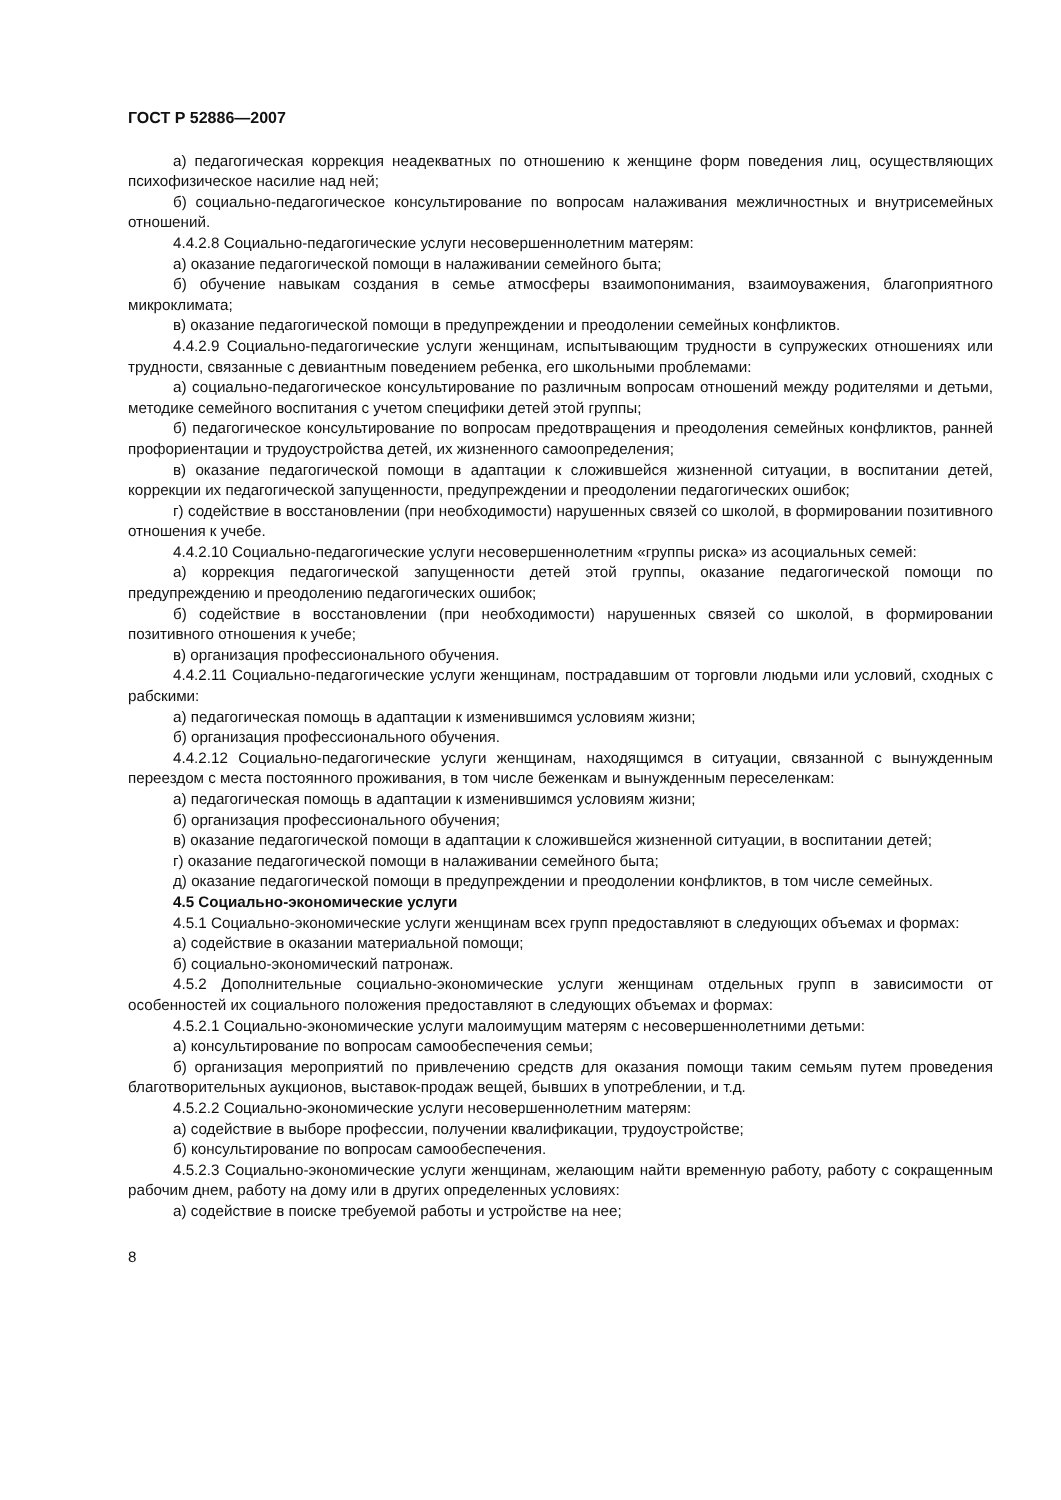ГОСТ Р 52886—2007
а) педагогическая коррекция неадекватных по отношению к женщине форм поведения лиц, осуществляющих психофизическое насилие над ней;
б) социально-педагогическое консультирование по вопросам налаживания межличностных и внутрисемейных отношений.
4.4.2.8 Социально-педагогические услуги несовершеннолетним матерям:
а) оказание педагогической помощи в налаживании семейного быта;
б) обучение навыкам создания в семье атмосферы взаимопонимания, взаимоуважения, благоприятного микроклимата;
в) оказание педагогической помощи в предупреждении и преодолении семейных конфликтов.
4.4.2.9 Социально-педагогические услуги женщинам, испытывающим трудности в супружеских отношениях или трудности, связанные с девиантным поведением ребенка, его школьными проблемами:
а) социально-педагогическое консультирование по различным вопросам отношений между родителями и детьми, методике семейного воспитания с учетом специфики детей этой группы;
б) педагогическое консультирование по вопросам предотвращения и преодоления семейных конфликтов, ранней профориентации и трудоустройства детей, их жизненного самоопределения;
в) оказание педагогической помощи в адаптации к сложившейся жизненной ситуации, в воспитании детей, коррекции их педагогической запущенности, предупреждении и преодолении педагогических ошибок;
г) содействие в восстановлении (при необходимости) нарушенных связей со школой, в формировании позитивного отношения к учебе.
4.4.2.10 Социально-педагогические услуги несовершеннолетним «группы риска» из асоциальных семей:
а) коррекция педагогической запущенности детей этой группы, оказание педагогической помощи по предупреждению и преодолению педагогических ошибок;
б) содействие в восстановлении (при необходимости) нарушенных связей со школой, в формировании позитивного отношения к учебе;
в) организация профессионального обучения.
4.4.2.11 Социально-педагогические услуги женщинам, пострадавшим от торговли людьми или условий, сходных с рабскими:
а) педагогическая помощь в адаптации к изменившимся условиям жизни;
б) организация профессионального обучения.
4.4.2.12 Социально-педагогические услуги женщинам, находящимся в ситуации, связанной с вынужденным переездом с места постоянного проживания, в том числе беженкам и вынужденным переселенкам:
а) педагогическая помощь в адаптации к изменившимся условиям жизни;
б) организация профессионального обучения;
в) оказание педагогической помощи в адаптации к сложившейся жизненной ситуации, в воспитании детей;
г) оказание педагогической помощи в налаживании семейного быта;
д) оказание педагогической помощи в предупреждении и преодолении конфликтов, в том числе семейных.
4.5 Социально-экономические услуги
4.5.1 Социально-экономические услуги женщинам всех групп предоставляют в следующих объемах и формах:
а) содействие в оказании материальной помощи;
б) социально-экономический патронаж.
4.5.2 Дополнительные социально-экономические услуги женщинам отдельных групп в зависимости от особенностей их социального положения предоставляют в следующих объемах и формах:
4.5.2.1 Социально-экономические услуги малоимущим матерям с несовершеннолетними детьми:
а) консультирование по вопросам самообеспечения семьи;
б) организация мероприятий по привлечению средств для оказания помощи таким семьям путем проведения благотворительных аукционов, выставок-продаж вещей, бывших в употреблении, и т.д.
4.5.2.2 Социально-экономические услуги несовершеннолетним матерям:
а) содействие в выборе профессии, получении квалификации, трудоустройстве;
б) консультирование по вопросам самообеспечения.
4.5.2.3 Социально-экономические услуги женщинам, желающим найти временную работу, работу с сокращенным рабочим днем, работу на дому или в других определенных условиях:
а) содействие в поиске требуемой работы и устройстве на нее;
8